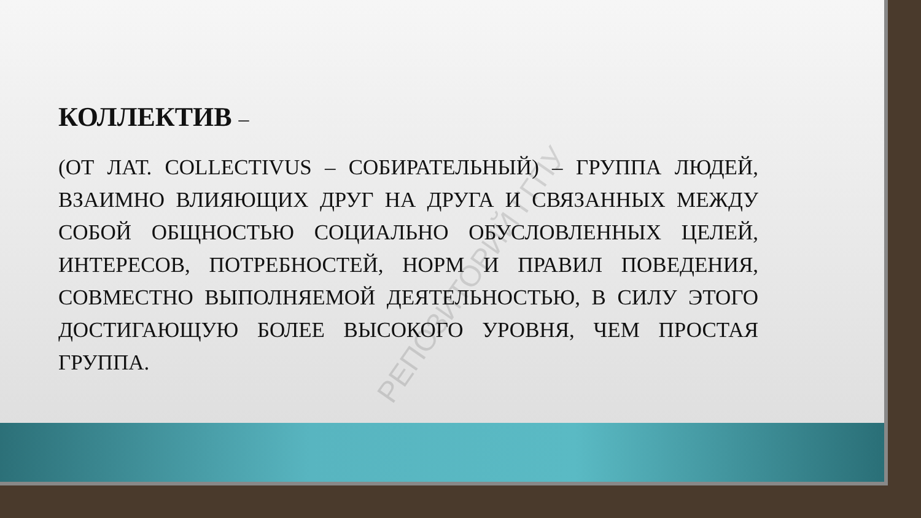КОЛЛЕКТИВ –
(ОТ ЛАТ. COLLECTIVUS – СОБИРАТЕЛЬНЫЙ) – ГРУППА ЛЮДЕЙ, ВЗАИМНО ВЛИЯЮЩИХ ДРУГ НА ДРУГА И СВЯЗАННЫХ МЕЖДУ СОБОЙ ОБЩНОСТЬЮ СОЦИАЛЬНО ОБУСЛОВЛЕННЫХ ЦЕЛЕЙ, ИНТЕРЕСОВ, ПОТРЕБНОСТЕЙ, НОРМ И ПРАВИЛ ПОВЕДЕНИЯ, СОВМЕСТНО ВЫПОЛНЯЕМОЙ ДЕЯТЕЛЬНОСТЬЮ, В СИЛУ ЭТОГО ДОСТИГАЮЩУЮ БОЛЕЕ ВЫСОКОГО УРОВНЯ, ЧЕМ ПРОСТАЯ ГРУППА.
РЕПОЗИТОРИЙ ГГПУ